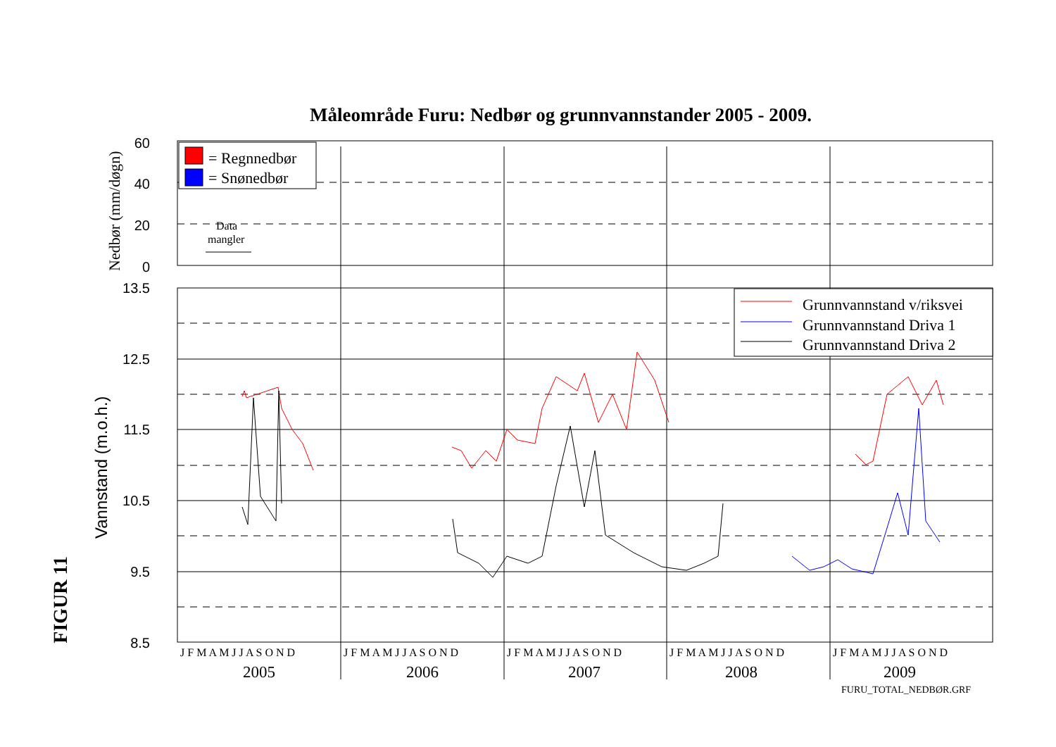Måleområde Furu: Nedbør og grunnvannstander 2005 - 2009.
60
40
20
0
13.5
12.5
11.5
10.5
9.5
8.5
Nedbør (mm/døgn)
Vannstand (m.o.h.)
= Regnnedbør
= Snønedbør
Data
mangler
Grunnvannstand v/riksvei
Grunnvannstand Driva 1
Grunnvannstand Driva 2
J F M A M J J A S O N D
J F M A M J J A S O N D
J F M A M J J A S O N D
J F M A M J J A S O N D
J F M A M J J A S O N D
2005
2006
2007
2008
2009
FIGUR 11
FURU_TOTAL_NEDBØR.GRF